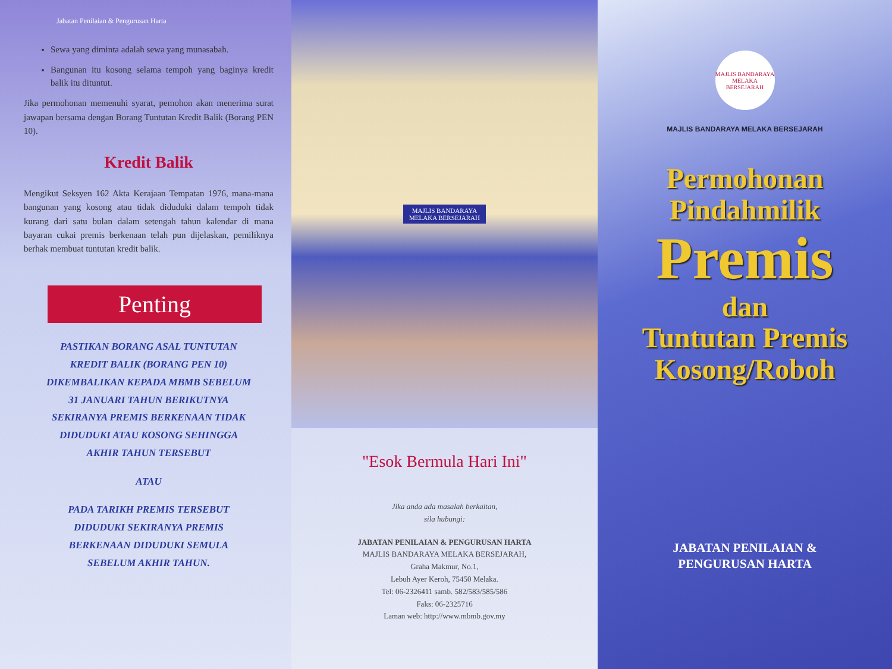Jabatan Penilaian & Pengurusan Harta
Sewa yang diminta adalah sewa yang munasabah.
Bangunan itu kosong selama tempoh yang baginya kredit balik itu dituntut.
Jika permohonan memenuhi syarat, pemohon akan menerima surat jawapan bersama dengan Borang Tuntutan Kredit Balik (Borang PEN 10).
Kredit Balik
Mengikut Seksyen 162 Akta Kerajaan Tempatan 1976, mana-mana bangunan yang kosong atau tidak diduduki dalam tempoh tidak kurang dari satu bulan dalam setengah tahun kalendar di mana bayaran cukai premis berkenaan telah pun dijelaskan, pemiliknya berhak membuat tuntutan kredit balik.
Penting
PASTIKAN BORANG ASAL TUNTUTAN
KREDIT BALIK (BORANG PEN 10)
DIKEMBALIKAN KEPADA MBMB SEBELUM
31 JANUARI TAHUN BERIKUTNYA
SEKIRANYA PREMIS BERKENAAN TIDAK
DIDUDUKI ATAU KOSONG SEHINGGA
AKHIR TAHUN TERSEBUT
ATAU
PADA TARIKH PREMIS TERSEBUT
DIDUDUKI SEKIRANYA PREMIS
BERKENAAN DIDUDUKI SEMULA
SEBELUM AKHIR TAHUN.
MAJLIS BANDARAYA
MELAKA BERSEJARAH
"Esok Bermula Hari Ini"
Jika anda ada masalah berkaitan,
sila hubungi:
JABATAN PENILAIAN & PENGURUSAN HARTA
MAJLIS BANDARAYA MELAKA BERSEJARAH,
Graha Makmur, No.1,
Lebuh Ayer Keroh, 75450 Melaka.
Tel: 06-2326411 samb. 582/583/585/586
Faks: 06-2325716
Laman web: http://www.mbmb.gov.my
MAJLIS BANDARAYA MELAKA BERSEJARAH
MAJLIS BANDARAYA MELAKA BERSEJARAH
Permohonan
Pindahmilik
Premis
dan
Tuntutan Premis
Kosong/Roboh
JABATAN PENILAIAN &
PENGURUSAN HARTA